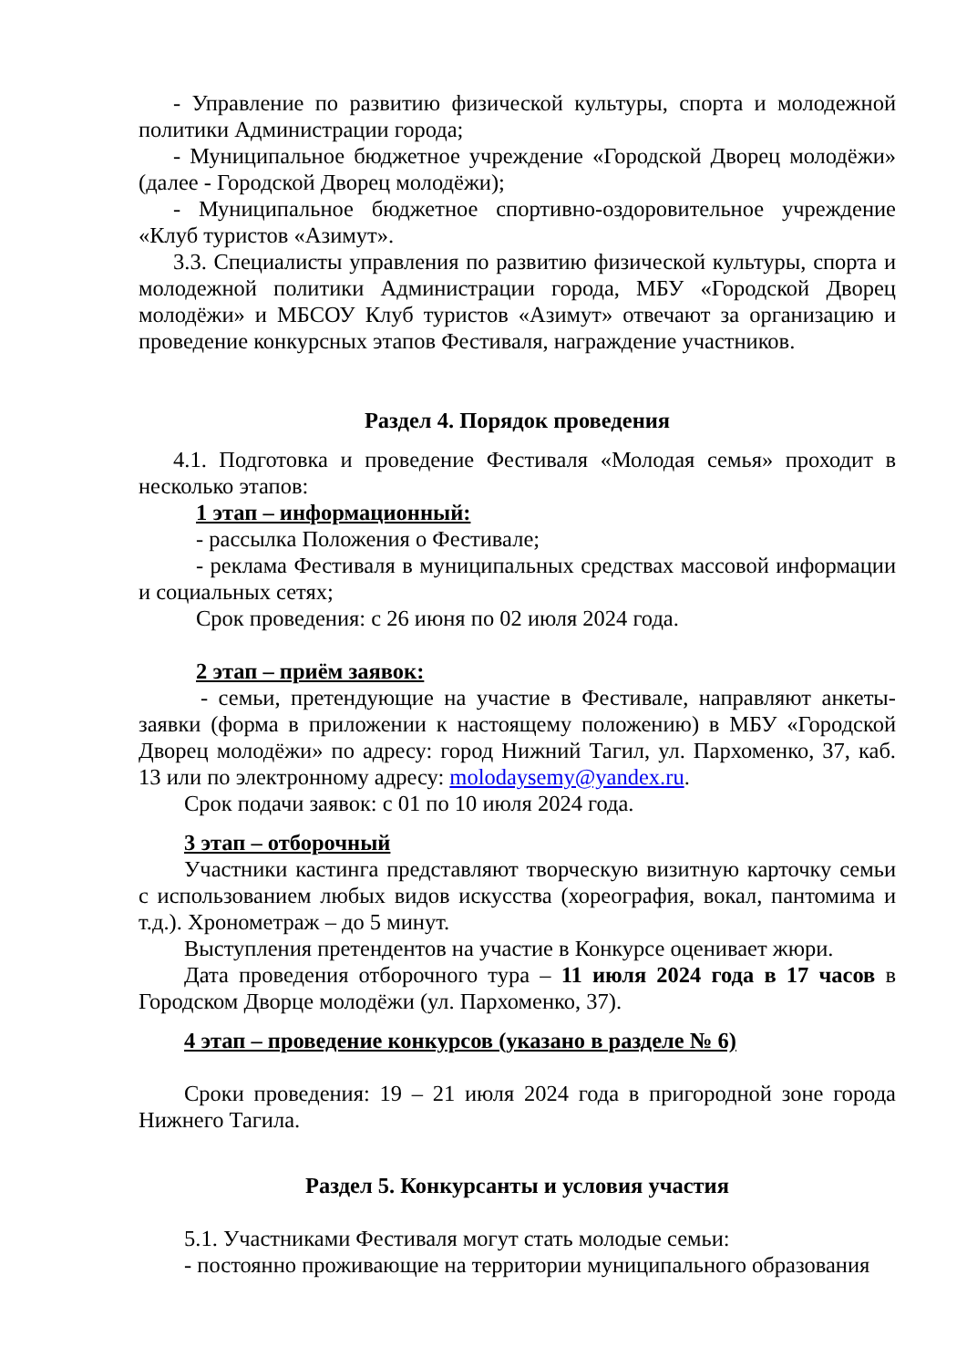- Управление по развитию физической культуры, спорта и молодежной политики Администрации города;
- Муниципальное бюджетное учреждение «Городской Дворец молодёжи» (далее - Городской Дворец молодёжи);
- Муниципальное бюджетное спортивно-оздоровительное учреждение «Клуб туристов «Азимут».
3.3. Специалисты управления по развитию физической культуры, спорта и молодежной политики Администрации города, МБУ «Городской Дворец молодёжи» и МБСОУ Клуб туристов «Азимут» отвечают за организацию и проведение конкурсных этапов Фестиваля, награждение участников.
Раздел 4. Порядок проведения
4.1. Подготовка и проведение Фестиваля «Молодая семья» проходит в несколько этапов:
1 этап – информационный:
- рассылка Положения о Фестивале;
- реклама Фестиваля в муниципальных средствах массовой информации и социальных сетях;
Срок проведения: с 26 июня по 02 июля 2024 года.
2 этап – приём заявок:
- семьи, претендующие на участие в Фестивале, направляют анкеты-заявки (форма в приложении к настоящему положению) в МБУ «Городской Дворец молодёжи» по адресу: город Нижний Тагил, ул. Пархоменко, 37, каб. 13 или по электронному адресу: molodaysemy@yandex.ru.
Срок подачи заявок: с 01 по 10 июля 2024 года.
3 этап – отборочный
Участники кастинга представляют творческую визитную карточку семьи с использованием любых видов искусства (хореография, вокал, пантомима и т.д.). Хронометраж – до 5 минут.
Выступления претендентов на участие в Конкурсе оценивает жюри.
Дата проведения отборочного тура – 11 июля 2024 года в 17 часов в Городском Дворце молодёжи (ул. Пархоменко, 37).
4 этап – проведение конкурсов (указано в разделе № 6)
Сроки проведения: 19 – 21 июля 2024 года в пригородной зоне города Нижнего Тагила.
Раздел 5. Конкурсанты и условия участия
5.1. Участниками Фестиваля могут стать молодые семьи:
- постоянно проживающие на территории муниципального образования